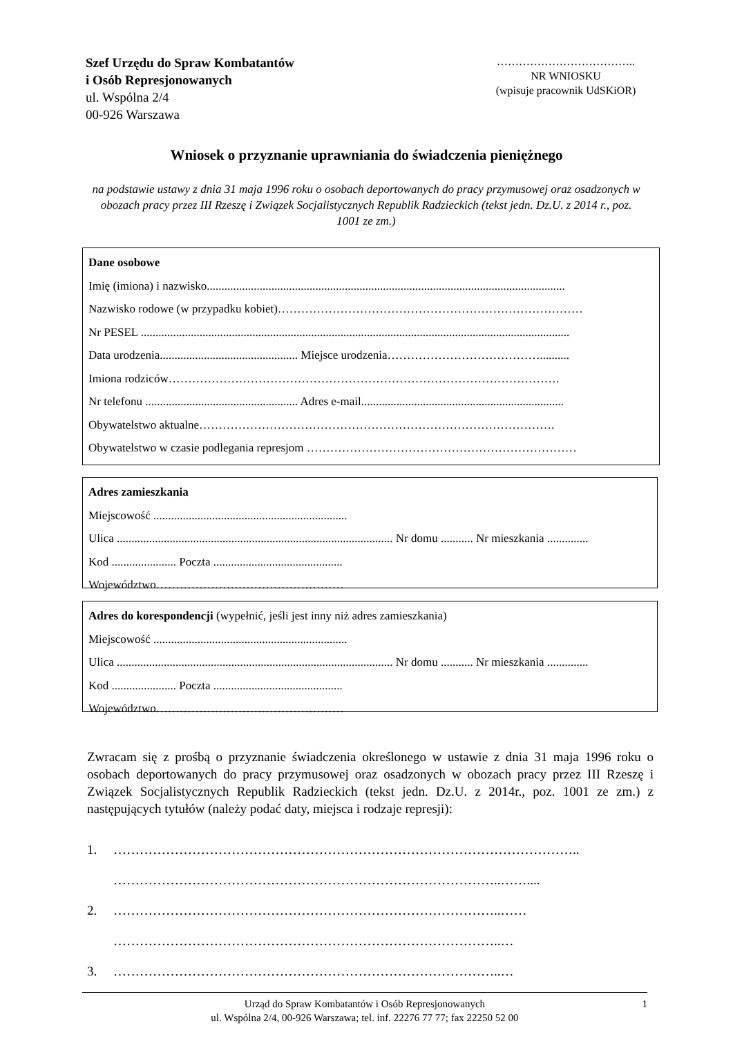Szef Urzędu do Spraw Kombatantów
i Osób Represjonowanych
ul. Wspólna 2/4
00-926 Warszawa
………………………………..
NR WNIOSKU
(wpisuje pracownik UdSKiOR)
Wniosek o przyznanie uprawniania do świadczenia pieniężnego
na podstawie ustawy z dnia 31 maja 1996 roku o osobach deportowanych do pracy przymusowej oraz osadzonych w obozach pracy przez III Rzeszę i Związek Socjalistycznych Republik Radzieckich (tekst jedn. Dz.U. z 2014 r., poz. 1001 ze zm.)
Dane osobowe
Imię (imiona) i nazwisko..........................................................................................................................
Nazwisko rodowe (w przypadku kobiet)……………………………………………………………………
Nr PESEL ..................................................................................................................................................
Data urodzenia............................................... Miejsce urodzenia…………………………………..........
Imiona rodziców……………………………………………………………………………………….
Nr telefonu .................................................... Adres e-mail.....................................................................
Obywatelstwo aktualne……………………………………………………………………………….
Obywatelstwo w czasie podlegania represjom ……………………………………………………………
Adres zamieszkania
Miejscowość ..................................................................
Ulica .............................................................................................. Nr domu ........... Nr mieszkania ..............
Kod ...................... Poczta ............................................
Województwo…………………………………………
Adres do korespondencji (wypełnić, jeśli jest inny niż adres zamieszkania)
Miejscowość ..................................................................
Ulica .............................................................................................. Nr domu ........... Nr mieszkania ..............
Kod ...................... Poczta ............................................
Województwo…………………………………………
Zwracam się z prośbą o przyznanie świadczenia określonego w ustawie z dnia 31 maja 1996 roku o osobach deportowanych do pracy przymusowej oraz osadzonych w obozach pracy przez III Rzeszę i Związek Socjalistycznych Republik Radzieckich (tekst jedn. Dz.U. z 2014r., poz. 1001 ze zm.) z następujących tytułów (należy podać daty, miejsca i rodzaje represji):
1. ……………………………………………………………………………………………..
……………………………………………………………………………..……....
2. ……………………………………………………………………………..……
……………………………………………………………………………..…
3. ……………………………………………………………………………..…
Urząd do Spraw Kombatantów i Osób Represjonowanych
ul. Wspólna 2/4, 00-926 Warszawa; tel. inf. 22276 77 77; fax 22250 52 00
1